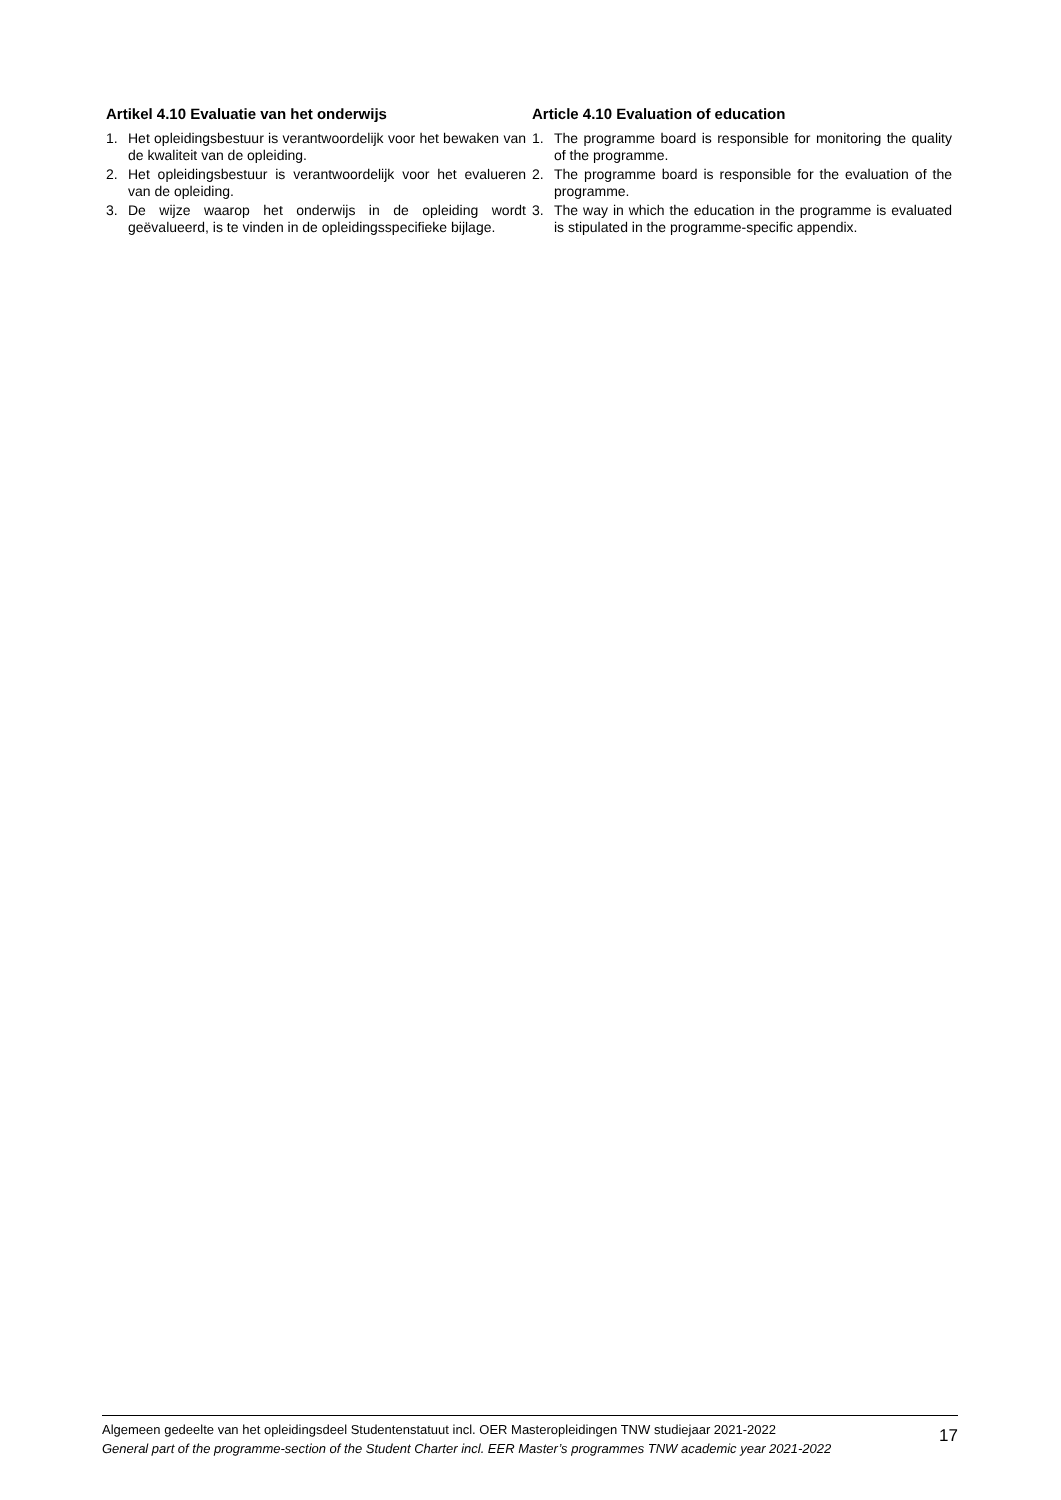Artikel 4.10 Evaluatie van het onderwijs
1. Het opleidingsbestuur is verantwoordelijk voor het bewaken van de kwaliteit van de opleiding.
2. Het opleidingsbestuur is verantwoordelijk voor het evalueren van de opleiding.
3. De wijze waarop het onderwijs in de opleiding wordt geëvalueerd, is te vinden in de opleidingsspecifieke bijlage.
Article 4.10 Evaluation of education
1. The programme board is responsible for monitoring the quality of the programme.
2. The programme board is responsible for the evaluation of the programme.
3. The way in which the education in the programme is evaluated is stipulated in the programme-specific appendix.
Algemeen gedeelte van het opleidingsdeel Studentenstatuut incl. OER Masteropleidingen TNW studiejaar 2021-2022
General part of the programme-section of the Student Charter incl. EER Master’s programmes TNW academic year 2021-2022
17